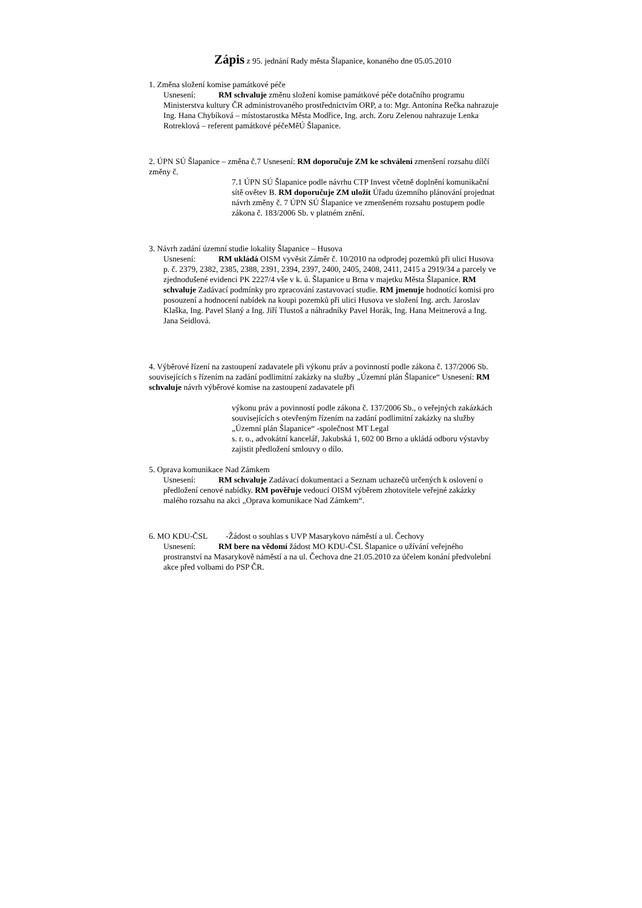Zápis z 95. jednání Rady města Šlapanice, konaného dne 05.05.2010
1. Změna složení komise památkové péče
Usnesení: RM schvaluje změnu složení komise památkové péče dotačního programu Ministerstva kultury ČR administrovaného prostřednictvím ORP, a to: Mgr. Antonína Rečka nahrazuje Ing. Hana Chybíková – místostarostka Města Modřice, Ing. arch. Zoru Zelenou nahrazuje Lenka Rotreklová – referent památkové péčeMěÚ Šlapanice.
2. ÚPN SÚ Šlapanice – změna č.7 Usnesení: RM doporučuje ZM ke schválení zmenšení rozsahu dílčí změny č.
7.1 ÚPN SÚ Šlapanice podle návrhu CTP Invest včetně doplnění komunikační sítě ovětev B. RM doporučuje ZM uložit Úřadu územního plánování projednat návrh změny č. 7 ÚPN SÚ Šlapanice ve zmenšeném rozsahu postupem podle zákona č. 183/2006 Sb. v platném znění.
3. Návrh zadání územní studie lokality Šlapanice – Husova
Usnesení: RM ukládá OISM vyvěsit Záměr č. 10/2010 na odprodej pozemků při ulici Husova p. č. 2379, 2382, 2385, 2388, 2391, 2394, 2397, 2400, 2405, 2408, 2411, 2415 a 2919/34 a parcely ve zjednodušené evidenci PK 2227/4 vše v k. ú. Šlapanice u Brna v majetku Města Šlapanice. RM schvaluje Zadávací podmínky pro zpracování zastavovací studie. RM jmenuje hodnotící komisi pro posouzení a hodnocení nabídek na koupi pozemků při ulici Husova ve složení Ing. arch. Jaroslav Klaška, Ing. Pavel Slaný a Ing. Jiří Tlustoš a náhradníky Pavel Horák, Ing. Hana Meitnerová a Ing. Jana Seidlová.
4. Výběrové řízení na zastoupení zadavatele při výkonu práv a povinností podle zákona č. 137/2006 Sb. souvisejících s řízením na zadání podlimitní zakázky na služby „Územní plán Šlapanice“ Usnesení: RM schvaluje návrh výběrové komise na zastoupení zadavatele při
výkonu práv a povinností podle zákona č. 137/2006 Sb., o veřejných zakázkách souvisejících s otevřeným řízením na zadání podlimitní zakázky na služby „Územní plán Šlapanice“ -společnost MT Legal
s. r. o., advokátní kancelář, Jakubská 1, 602 00 Brno a ukládá odboru výstavby zajistit předložení smlouvy o dílo.
5. Oprava komunikace Nad Zámkem
Usnesení: RM schvaluje Zadávací dokumentaci a Seznam uchazečů určených k oslovení o předložení cenové nabídky. RM pověřuje vedoucí OISM výběrem zhotovitele veřejné zakázky malého rozsahu na akci „Oprava komunikace Nad Zámkem“.
6. MO KDU-ČSL -Žádost o souhlas s UVP Masarykovo náměstí a ul. Čechovy
Usnesení: RM bere na vědomí žádost MO KDU-ČSL Šlapanice o užívání veřejného prostranství na Masarykově náměstí a na ul. Čechova dne 21.05.2010 za účelem konání předvolební akce před volbami do PSP ČR.